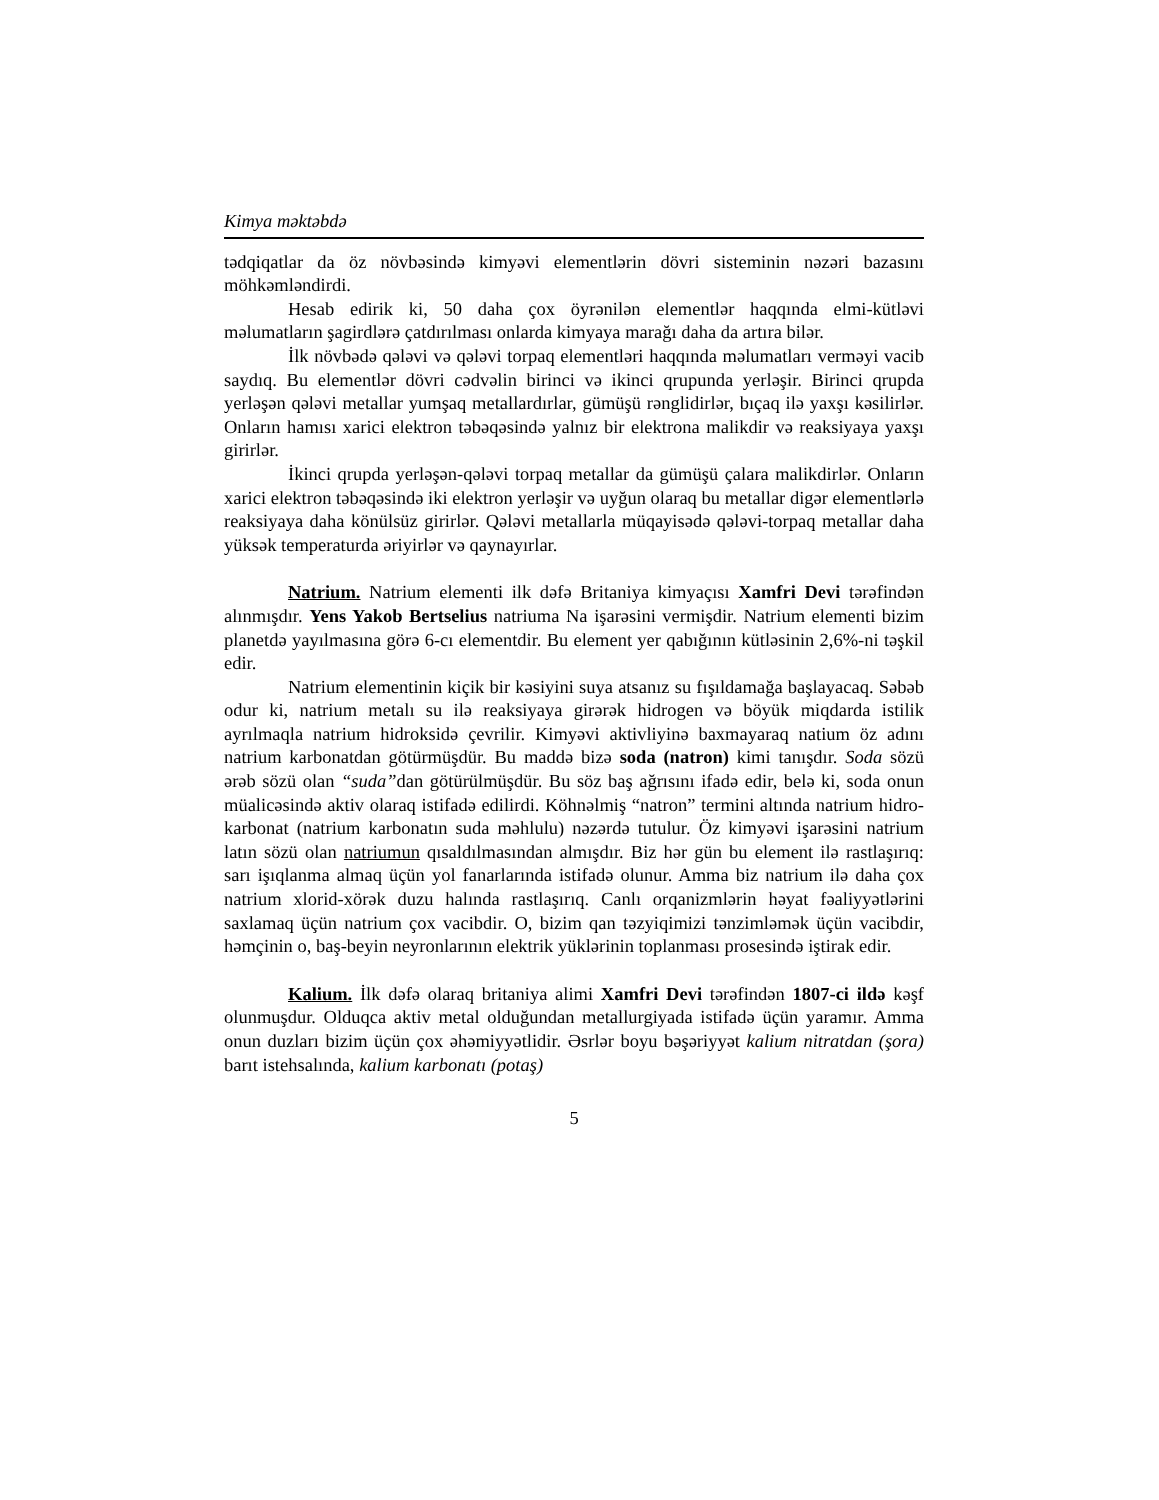Kimya məktəbdə
tədqiqatlar da öz növbəsində kimyəvi elementlərin dövri sisteminin nəzəri bazasını möhkəmləndirdi.
Hesab edirik ki, 50 daha çox öyrənilən elementlər haqqında elmi-kütləvi məlumatların şagirdlərə çatdırılması onlarda kimyaya marağı daha da artıra bilər.
İlk növbədə qələvi və qələvi torpaq elementləri haqqında məlumatları verməyi vacib saydıq. Bu elementlər dövri cədvəlin birinci və ikinci qrupunda yerləşir. Birinci qrupda yerləşən qələvi metallar yumşaq metallardırlar, gümüşü rənglidirlər, bıçaq ilə yaxşı kəsilirlər. Onların hamısı xarici elektron təbəqəsində yalnız bir elektrona malikdir və reaksiyaya yaxşı girirlər.
İkinci qrupda yerləşən-qələvi torpaq metallar da gümüşü çalara malikdirlər. Onların xarici elektron təbəqəsində iki elektron yerləşir və uyğun olaraq bu metallar digər elementlərlə reaksiyaya daha könülsüz girirlər. Qələvi metallarla müqayisədə qələvi-torpaq metallar daha yüksək temperaturda əriyirlər və qaynayırlar.
Natrium. Natrium elementi ilk dəfə Britaniya kimyaçısı Xamfri Devi tərəfindən alınmışdır. Yens Yakob Bertselius natriuma Na işarəsini vermişdir. Natrium elementi bizim planetdə yayılmasına görə 6-cı elementdir. Bu element yer qabığının kütləsinin 2,6%-ni təşkil edir.
Natrium elementinin kiçik bir kəsiyini suya atsanız su fışıldamağa başlayacaq. Səbəb odur ki, natrium metalı su ilə reaksiyaya girərək hidrogen və böyük miqdarda istilik ayrılmaqla natrium hidroksidə çevrilir. Kimyəvi aktivliyinə baxmayaraq natium öz adını natrium karbonatdan götürmüşdür. Bu maddə bizə soda (natron) kimi tanışdır. Soda sözü ərəb sözü olan “suda”dan götürülmüşdür. Bu söz baş ağrısını ifadə edir, belə ki, soda onun müalicəsində aktiv olaraq istifadə edilirdi. Köhnəlmiş “natron” termini altında natrium hidro-karbonat (natrium karbonatın suda məhlulu) nəzərdə tutulur. Öz kimyəvi işarəsini natrium latın sözü olan natriumun qısaldılmasından almışdır. Biz hər gün bu element ilə rastlaşırıq: sarı işıqlanma almaq üçün yol fanarlarında istifadə olunur. Amma biz natrium ilə daha çox natrium xlorid-xörək duzu halında rastlaşırıq. Canlı orqanizmlərin həyat fəaliyyətlərini saxlamaq üçün natrium çox vacibdir. O, bizim qan təzyiqimizi tənzimləmək üçün vacibdir, həmçinin o, baş-beyin neyronlarının elektrik yüklərinin toplanması prosesində iştirak edir.
Kalium. İlk dəfə olaraq britaniya alimi Xamfri Devi tərəfindən 1807-ci ildə kəşf olunmuşdur. Olduqca aktiv metal olduğundan metallurgiyada istifadə üçün yaramır. Amma onun duzları bizim üçün çox əhəmiyyətlidir. Əsrlər boyu bəşəriyyət kalium nitratdan (şora) barıt istehsalında, kalium karbonatı (potaş)
5